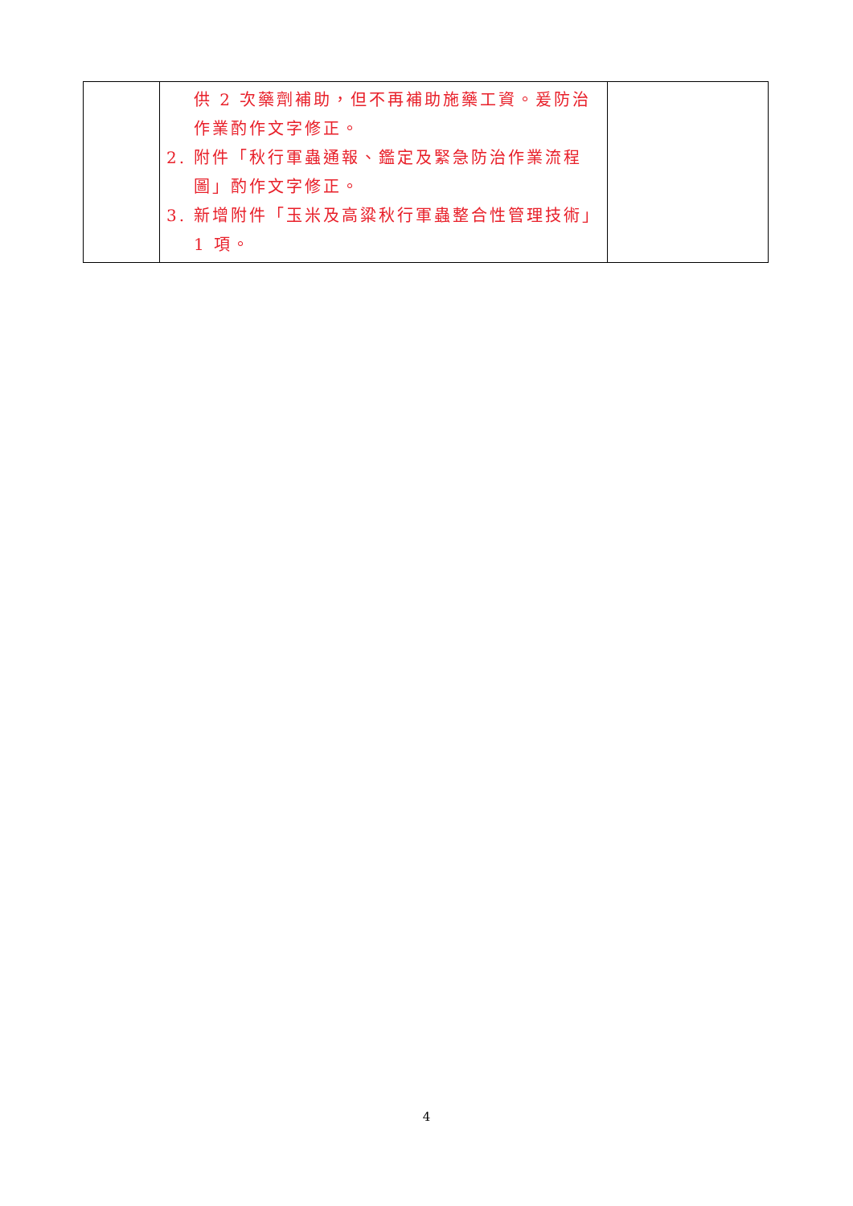| | 供 2 次藥劑補助，但不再補助施藥工資。爰防治作業酌作文字修正。 2. 附件「秋行軍蟲通報、鑑定及緊急防治作業流程圖」酌作文字修正。 3. 新增附件「玉米及高粱秋行軍蟲整合性管理技術」1 項。 | |
4